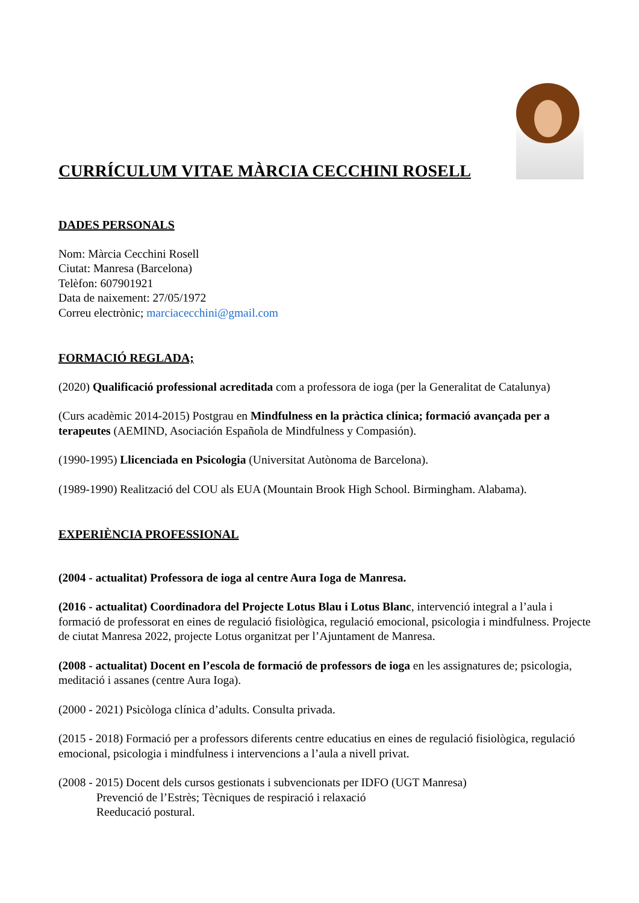CURRÍCULUM VITAE MÀRCIA CECCHINI ROSELL
DADES PERSONALS
Nom: Màrcia Cecchini Rosell
Ciutat: Manresa (Barcelona)
Telèfon: 607901921
Data de naixement: 27/05/1972
Correu electrònic; marciacecchini@gmail.com
FORMACIÓ REGLADA;
(2020) Qualificació professional acreditada com a professora de ioga (per la Generalitat de Catalunya)
(Curs acadèmic 2014-2015) Postgrau en Mindfulness en la pràctica clínica; formació avançada per a terapeutes (AEMIND, Asociación Española de Mindfulness y Compasión).
(1990-1995) Llicenciada en Psicologia (Universitat Autònoma de Barcelona).
(1989-1990) Realització del COU als EUA (Mountain Brook High School. Birmingham. Alabama).
EXPERIÈNCIA PROFESSIONAL
(2004 - actualitat) Professora de ioga al centre Aura Ioga de Manresa.
(2016 - actualitat) Coordinadora del Projecte Lotus Blau i Lotus Blanc, intervenció integral a l’aula i formació de professorat en eines de regulació fisiològica, regulació emocional, psicologia i mindfulness. Projecte de ciutat Manresa 2022, projecte Lotus organitzat per l’Ajuntament de Manresa.
(2008 - actualitat) Docent en l’escola de formació de professors de ioga en les assignatures de; psicologia, meditació i assanes (centre Aura Ioga).
(2000 - 2021) Psicòloga clínica d’adults. Consulta privada.
(2015 - 2018) Formació per a professors diferents centre educatius en eines de regulació fisiològica, regulació emocional, psicologia i mindfulness i intervencions a l’aula a nivell privat.
(2008 - 2015) Docent dels cursos gestionats i subvencionats per IDFO (UGT Manresa)
Prevenció de l’Estrès; Tècniques de respiració i relaxació
Reeducació postural.